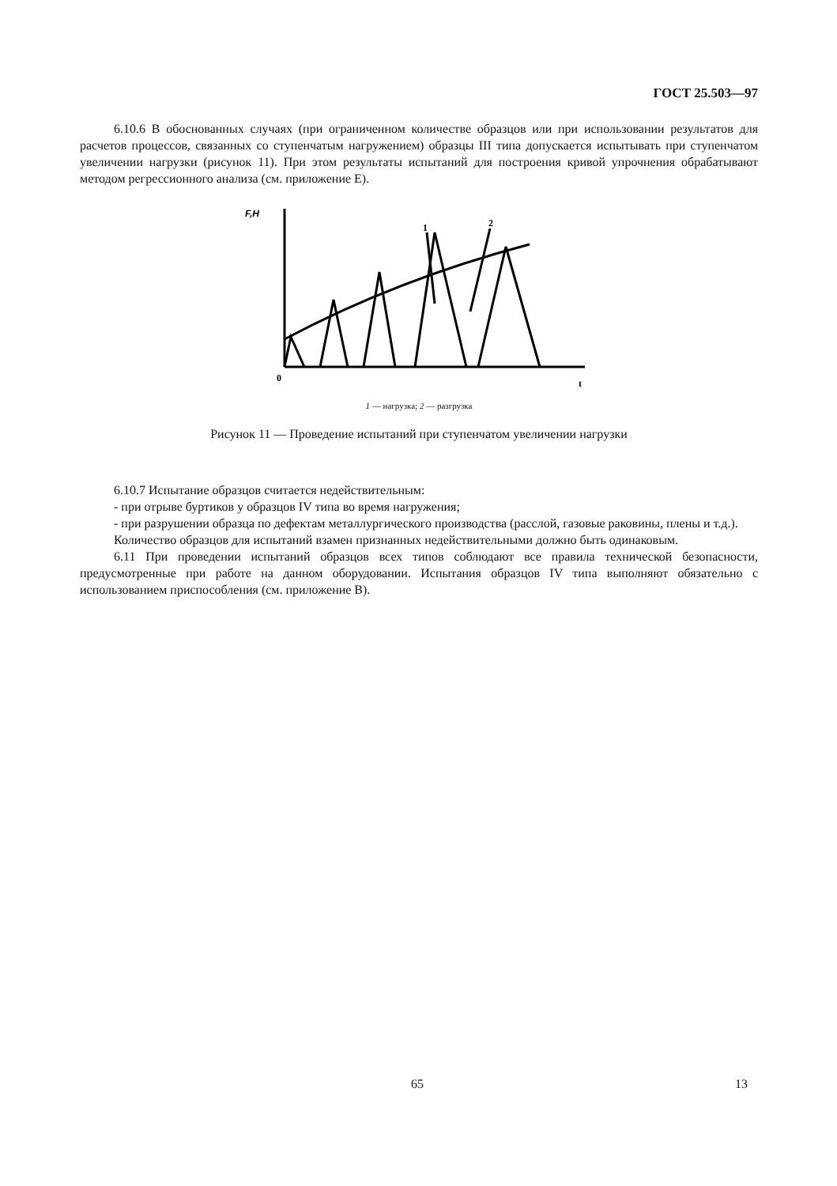ГОСТ 25.503—97
6.10.6 В обоснованных случаях (при ограниченном количестве образцов или при использовании результатов для расчетов процессов, связанных со ступенчатым нагружением) образцы III типа допускается испытывать при ступенчатом увеличении нагрузки (рисунок 11). При этом результаты испытаний для построения кривой упрочнения обрабатывают методом регрессионного анализа (см. приложение Е).
F,H
0
t
1
2
1 — нагрузка; 2 — разгрузка
Рисунок 11 — Проведение испытаний при ступенчатом увеличении нагрузки
6.10.7 Испытание образцов считается недействительным:
- при отрыве буртиков у образцов IV типа во время нагружения;
- при разрушении образца по дефектам металлургического производства (расслой, газовые раковины, плены и т.д.).
Количество образцов для испытаний взамен признанных недействительными должно быть одинаковым.
6.11 При проведении испытаний образцов всех типов соблюдают все правила технической безопасности, предусмотренные при работе на данном оборудовании. Испытания образцов IV типа выполняют обязательно с использованием приспособления (см. приложение В).
65 13